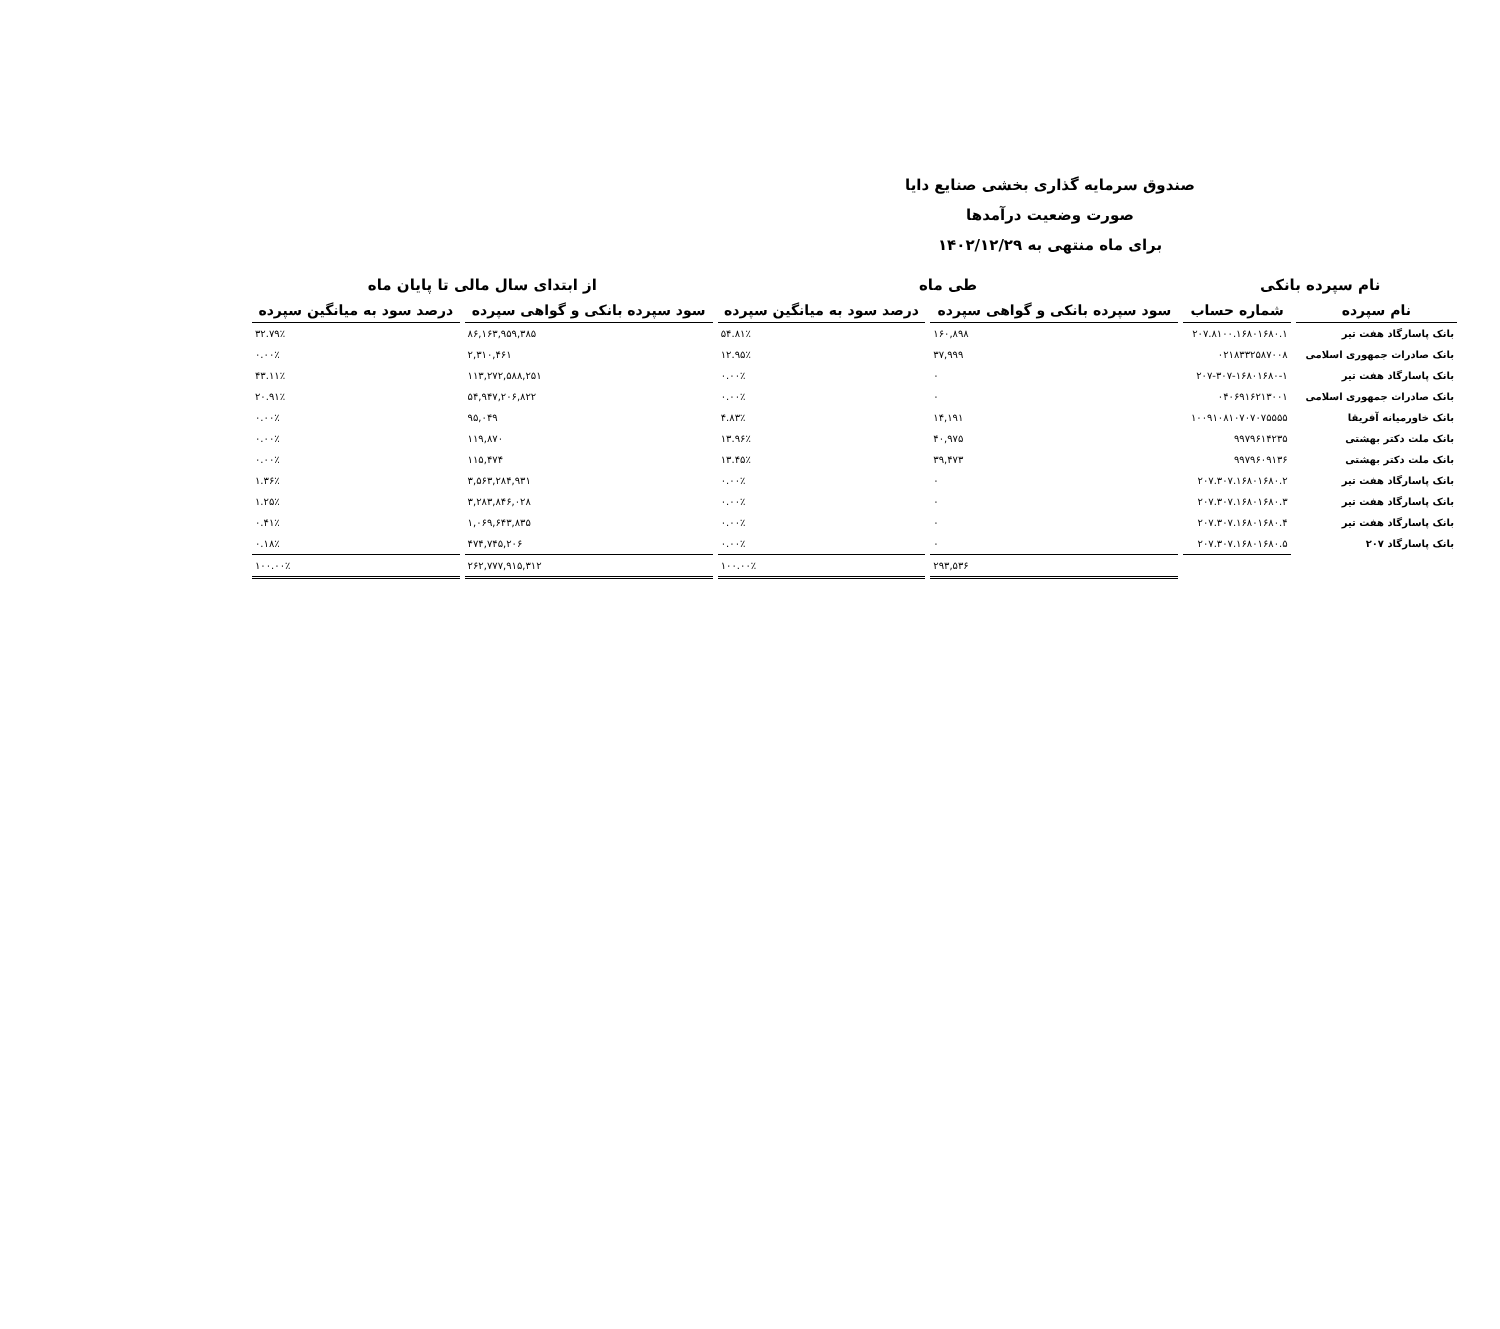صندوق سرمایه گذاری بخشی صنایع دایا
صورت وضعیت درآمدها
برای ماه منتهی به ۱۴۰۲/۱۲/۲۹
| نام سپرده بانکی | | طی ماه | | از ابتدای سال مالی تا پایان ماه | |
| --- | --- | --- | --- | --- | --- |
| نام سپرده | شماره حساب | سود سپرده بانکی و گواهی سپرده | درصد سود به میانگین سپرده | سود سپرده بانکی و گواهی سپرده | درصد سود به میانگین سپرده |
| بانک پاسارگاد هفت تیر | ۲۰۷.۸۱۰۰.۱۶۸۰۱۶۸۰.۱ | ۱۶۰,۸۹۸ | ۵۴.۸۱٪ | ۸۶,۱۶۳,۹۵۹,۳۸۵ | ۳۲.۷۹٪ |
| بانک صادرات جمهوری اسلامی | ۰۲۱۸۳۳۲۵۸۷۰۰۸ | ۳۷,۹۹۹ | ۱۲.۹۵٪ | ۲,۳۱۰,۴۶۱ | ۰.۰۰٪ |
| بانک پاسارگاد هفت تیر | ۲۰۷-۳۰۷-۱۶۸۰۱۶۸۰-۱ | ۰ | ۰.۰۰٪ | ۱۱۳,۲۷۲,۵۸۸,۲۵۱ | ۴۳.۱۱٪ |
| بانک صادرات جمهوری اسلامی | ۰۴۰۶۹۱۶۲۱۳۰۰۱ | ۰ | ۰.۰۰٪ | ۵۴,۹۴۷,۲۰۶,۸۲۲ | ۲۰.۹۱٪ |
| بانک خاورمیانه آفریقا | ۱۰۰۹۱۰۸۱۰۷۰۷۰۷۵۵۵۵ | ۱۴,۱۹۱ | ۴.۸۳٪ | ۹۵,۰۴۹ | ۰.۰۰٪ |
| بانک ملت دکتر بهشتی | ۹۹۷۹۶۱۴۲۳۵ | ۴۰,۹۷۵ | ۱۳.۹۶٪ | ۱۱۹,۸۷۰ | ۰.۰۰٪ |
| بانک ملت دکتر بهشتی | ۹۹۷۹۶۰۹۱۳۶ | ۳۹,۴۷۳ | ۱۳.۴۵٪ | ۱۱۵,۴۷۴ | ۰.۰۰٪ |
| بانک پاسارگاد هفت تیر | ۲۰۷.۳۰۷.۱۶۸۰۱۶۸۰.۲ | ۰ | ۰.۰۰٪ | ۳,۵۶۳,۲۸۴,۹۳۱ | ۱.۳۶٪ |
| بانک پاسارگاد هفت تیر | ۲۰۷.۳۰۷.۱۶۸۰۱۶۸۰.۳ | ۰ | ۰.۰۰٪ | ۳,۲۸۳,۸۴۶,۰۲۸ | ۱.۲۵٪ |
| بانک پاسارگاد هفت تیر | ۲۰۷.۳۰۷.۱۶۸۰۱۶۸۰.۴ | ۰ | ۰.۰۰٪ | ۱,۰۶۹,۶۴۳,۸۳۵ | ۰.۴۱٪ |
| بانک پاسارگاد ۲۰۷ | ۲۰۷.۳۰۷.۱۶۸۰۱۶۸۰.۵ | ۰ | ۰.۰۰٪ | ۴۷۴,۷۴۵,۲۰۶ | ۰.۱۸٪ |
| | | ۲۹۳,۵۳۶ | ۱۰۰.۰۰٪ | ۲۶۲,۷۷۷,۹۱۵,۳۱۲ | ۱۰۰.۰۰٪ |